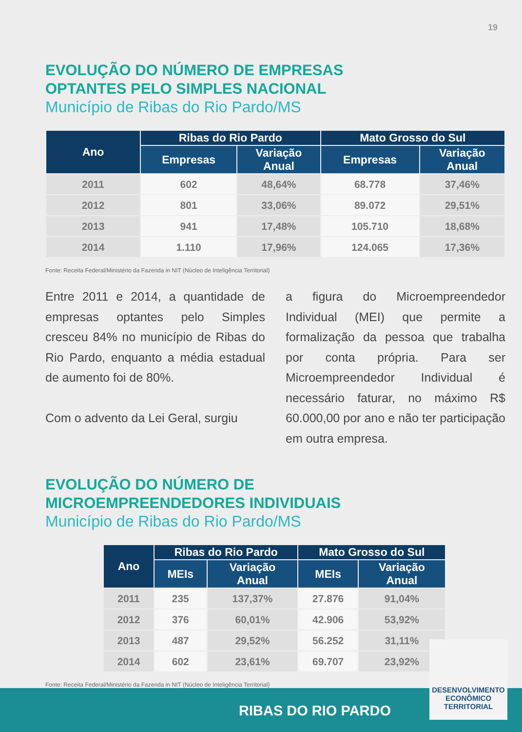19
EVOLUÇÃO DO NÚMERO DE EMPRESAS
OPTANTES PELO SIMPLES NACIONAL
Município de Ribas do Rio Pardo/MS
| Ano | Ribas do Rio Pardo | | Mato Grosso do Sul | |
| --- | --- | --- | --- | --- |
| | Empresas | Variação Anual | Empresas | Variação Anual |
| 2011 | 602 | 48,64% | 68.778 | 37,46% |
| 2012 | 801 | 33,06% | 89.072 | 29,51% |
| 2013 | 941 | 17,48% | 105.710 | 18,68% |
| 2014 | 1.110 | 17,96% | 124.065 | 17,36% |
Fonte: Receita Federal/Ministério da Fazenda in NIT (Núcleo de Inteligência Territorial)
Entre 2011 e 2014, a quantidade de empresas optantes pelo Simples cresceu 84% no município de Ribas do Rio Pardo, enquanto a média estadual de aumento foi de 80%.
Com o advento da Lei Geral, surgiu
a figura do Microempreendedor Individual (MEI) que permite a formalização da pessoa que trabalha por conta própria. Para ser Microempreendedor Individual é necessário faturar, no máximo R$ 60.000,00 por ano e não ter participação em outra empresa.
EVOLUÇÃO DO NÚMERO DE
MICROEMPREENDEDORES INDIVIDUAIS
Município de Ribas do Rio Pardo/MS
| Ano | Ribas do Rio Pardo | | Mato Grosso do Sul | |
| --- | --- | --- | --- | --- |
| | MEIs | Variação Anual | MEIs | Variação Anual |
| 2011 | 235 | 137,37% | 27.876 | 91,04% |
| 2012 | 376 | 60,01% | 42.906 | 53,92% |
| 2013 | 487 | 29,52% | 56.252 | 31,11% |
| 2014 | 602 | 23,61% | 69.707 | 23,92% |
Fonte: Receita Federal/Ministério da Fazenda in NIT (Núcleo de Inteligência Territorial)
RIBAS DO RIO PARDO
DESENVOLVIMENTO
ECONÔMICO
TERRITORIAL